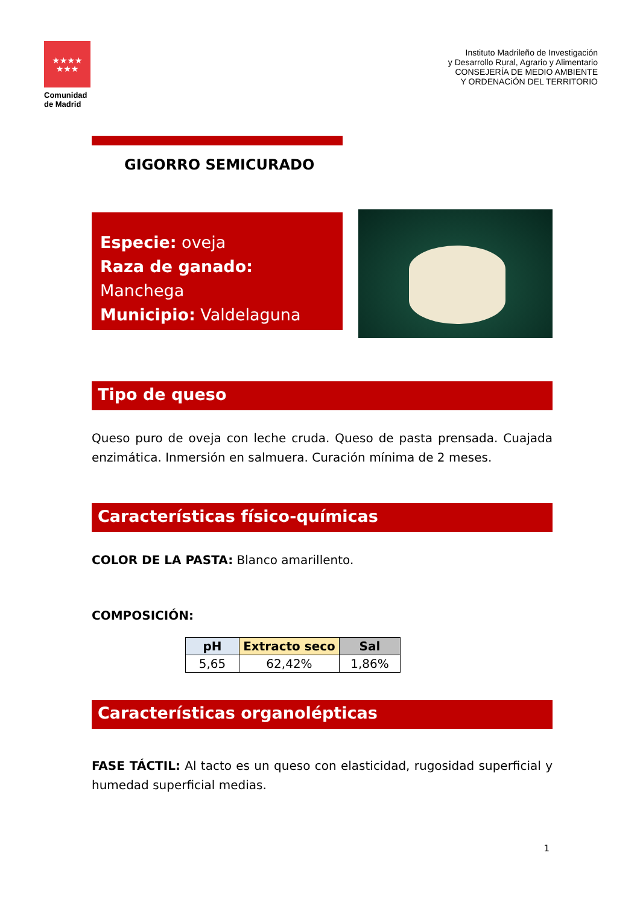★★★★
★★★
Comunidad de Madrid
Instituto Madrileño de Investigación
y Desarrollo Rural, Agrario y Alimentario
CONSEJERÍA DE MEDIO AMBIENTE
Y ORDENACiÓN DEL TERRITORIO
GIGORRO SEMICURADO
Especie: oveja
Raza de ganado: Manchega
Municipio: Valdelaguna
Tipo de queso
Queso puro de oveja con leche cruda. Queso de pasta prensada. Cuajada enzimática. Inmersión en salmuera. Curación mínima de 2 meses.
Características físico-químicas
COLOR DE LA PASTA: Blanco amarillento.
COMPOSICIÓN:
| pH | Extracto seco | Sal |
| --- | --- | --- |
| 5,65 | 62,42% | 1,86% |
Características organolépticas
FASE TÁCTIL: Al tacto es un queso con elasticidad, rugosidad superficial y humedad superficial medias.
1